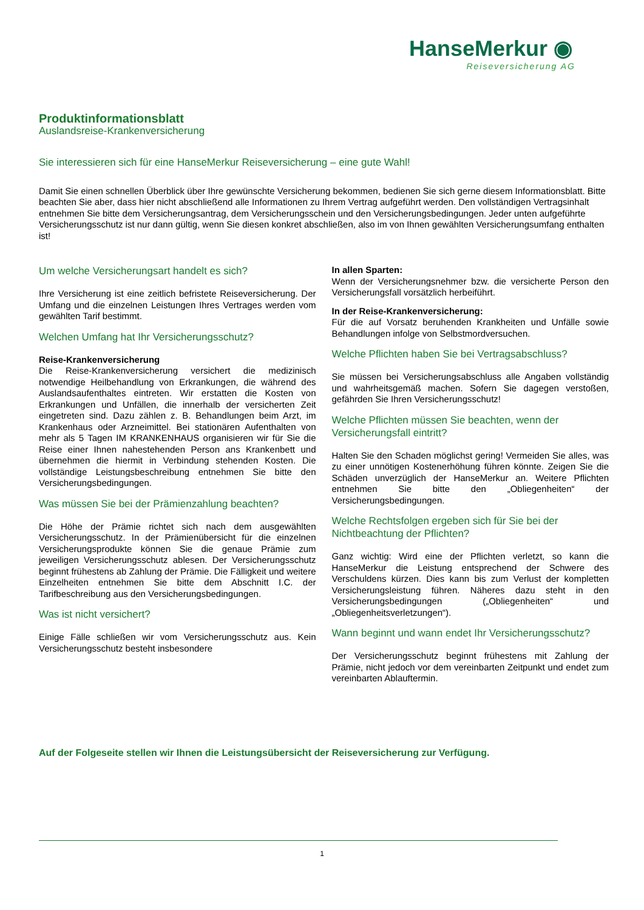HanseMerkur ◉
Reiseversicherung AG
Produktinformationsblatt
Auslandsreise-Krankenversicherung
Sie interessieren sich für eine HanseMerkur Reiseversicherung – eine gute Wahl!
Damit Sie einen schnellen Überblick über Ihre gewünschte Versicherung bekommen, bedienen Sie sich gerne diesem Informationsblatt. Bitte beachten Sie aber, dass hier nicht abschließend alle Informationen zu Ihrem Vertrag aufgeführt werden. Den vollständigen Vertragsinhalt entnehmen Sie bitte dem Versicherungsantrag, dem Versicherungsschein und den Versicherungsbedingungen. Jeder unten aufgeführte Versicherungsschutz ist nur dann gültig, wenn Sie diesen konkret abschließen, also im von Ihnen gewählten Versicherungsumfang enthalten ist!
Um welche Versicherungsart handelt es sich?
Ihre Versicherung ist eine zeitlich befristete Reiseversicherung. Der Umfang und die einzelnen Leistungen Ihres Vertrages werden vom gewählten Tarif bestimmt.
Welchen Umfang hat Ihr Versicherungsschutz?
Reise-Krankenversicherung
Die Reise-Krankenversicherung versichert die medizinisch notwendige Heilbehandlung von Erkrankungen, die während des Auslandsaufenthaltes eintreten. Wir erstatten die Kosten von Erkrankungen und Unfällen, die innerhalb der versicherten Zeit eingetreten sind. Dazu zählen z. B. Behandlungen beim Arzt, im Krankenhaus oder Arzneimittel. Bei stationären Aufenthalten von mehr als 5 Tagen IM KRANKENHAUS organisieren wir für Sie die Reise einer Ihnen nahestehenden Person ans Krankenbett und übernehmen die hiermit in Verbindung stehenden Kosten. Die vollständige Leistungsbeschreibung entnehmen Sie bitte den Versicherungsbedingungen.
Was müssen Sie bei der Prämienzahlung beachten?
Die Höhe der Prämie richtet sich nach dem ausgewählten Versicherungsschutz. In der Prämienübersicht für die einzelnen Versicherungsprodukte können Sie die genaue Prämie zum jeweiligen Versicherungsschutz ablesen. Der Versicherungsschutz beginnt frühestens ab Zahlung der Prämie. Die Fälligkeit und weitere Einzelheiten entnehmen Sie bitte dem Abschnitt I.C. der Tarifbeschreibung aus den Versicherungsbedingungen.
Was ist nicht versichert?
Einige Fälle schließen wir vom Versicherungsschutz aus. Kein Versicherungsschutz besteht insbesondere
In allen Sparten:
Wenn der Versicherungsnehmer bzw. die versicherte Person den Versicherungsfall vorsätzlich herbeiführt.
In der Reise-Krankenversicherung:
Für die auf Vorsatz beruhenden Krankheiten und Unfälle sowie Behandlungen infolge von Selbstmordversuchen.
Welche Pflichten haben Sie bei Vertragsabschluss?
Sie müssen bei Versicherungsabschluss alle Angaben vollständig und wahrheitsgemäß machen. Sofern Sie dagegen verstoßen, gefährden Sie Ihren Versicherungsschutz!
Welche Pflichten müssen Sie beachten, wenn der Versicherungsfall eintritt?
Halten Sie den Schaden möglichst gering! Vermeiden Sie alles, was zu einer unnötigen Kostenerhöhung führen könnte. Zeigen Sie die Schäden unverzüglich der HanseMerkur an. Weitere Pflichten entnehmen Sie bitte den „Obliegenheiten“ der Versicherungsbedingungen.
Welche Rechtsfolgen ergeben sich für Sie bei der Nichtbeachtung der Pflichten?
Ganz wichtig: Wird eine der Pflichten verletzt, so kann die HanseMerkur die Leistung entsprechend der Schwere des Verschuldens kürzen. Dies kann bis zum Verlust der kompletten Versicherungsleistung führen. Näheres dazu steht in den Versicherungsbedingungen („Obliegenheiten“ und „Obliegenheitsverletzungen“).
Wann beginnt und wann endet Ihr Versicherungsschutz?
Der Versicherungsschutz beginnt frühestens mit Zahlung der Prämie, nicht jedoch vor dem vereinbarten Zeitpunkt und endet zum vereinbarten Ablauftermin.
Auf der Folgeseite stellen wir Ihnen die Leistungsübersicht der Reiseversicherung zur Verfügung.
1